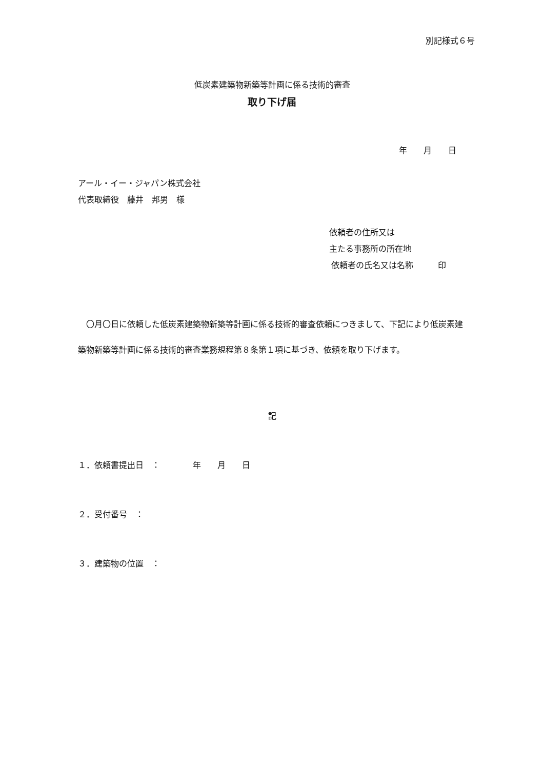別記様式６号
低炭素建築物新築等計画に係る技術的審査
取り下げ届
年　　月　　日
アール・イー・ジャパン株式会社
代表取締役　藤井　邦男　様
依頼者の住所又は
主たる事務所の所在地
依頼者の氏名又は名称　　　印
　〇月〇日に依頼した低炭素建築物新築等計画に係る技術的審査依頼につきまして、下記により低炭素建築物新築等計画に係る技術的審査業務規程第８条第１項に基づき、依頼を取り下げます。
記
１．依頼書提出日　：　　　　年　　月　　日
２．受付番号　：
３．建築物の位置　：